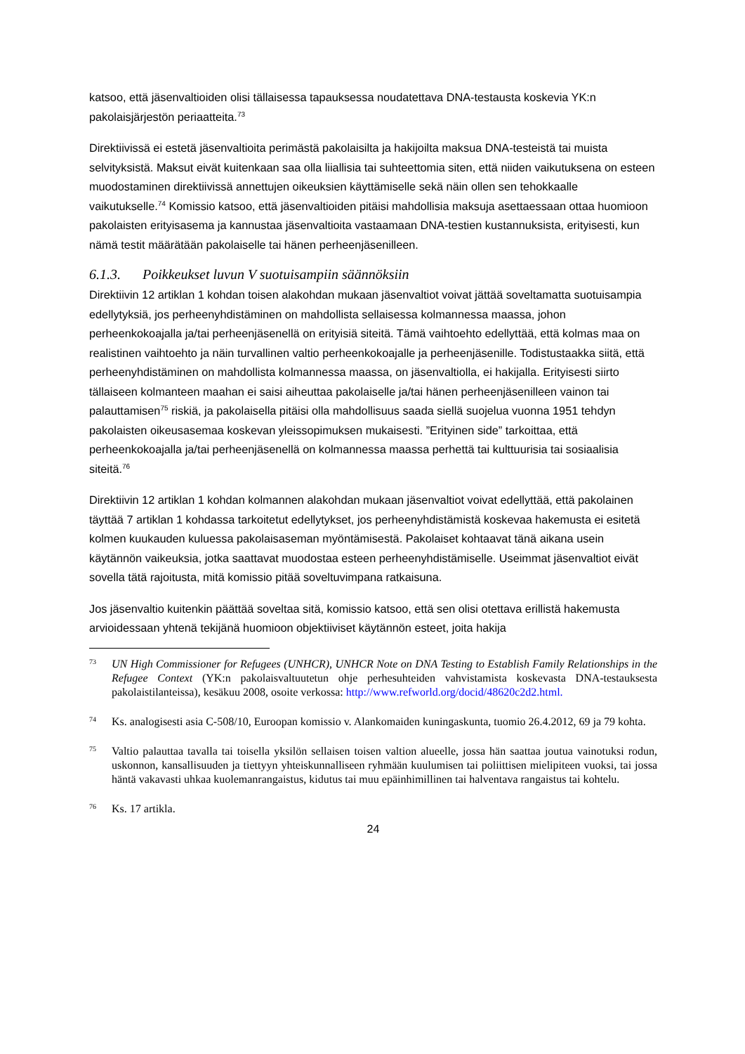katsoo, että jäsenvaltioiden olisi tällaisessa tapauksessa noudatettava DNA-testausta koskevia YK:n pakolaisjärjestön periaatteita.<sup>73</sup>
Direktiivissä ei estetä jäsenvaltioita perimästä pakolaisilta ja hakijoilta maksua DNA-testeistä tai muista selvityksistä. Maksut eivät kuitenkaan saa olla liiallisia tai suhteettomia siten, että niiden vaikutuksena on esteen muodostaminen direktiivissä annettujen oikeuksien käyttämiselle sekä näin ollen sen tehokkaalle vaikutukselle.<sup>74</sup> Komissio katsoo, että jäsenvaltioiden pitäisi mahdollisia maksuja asettaessaan ottaa huomioon pakolaisten erityisasema ja kannustaa jäsenvaltioita vastaamaan DNA-testien kustannuksista, erityisesti, kun nämä testit määrätään pakolaiselle tai hänen perheenjäsenilleen.
6.1.3. Poikkeukset luvun V suotuisampiin säännöksiin
Direktiivin 12 artiklan 1 kohdan toisen alakohdan mukaan jäsenvaltiot voivat jättää soveltamatta suotuisampia edellytyksiä, jos perheenyhdistäminen on mahdollista sellaisessa kolmannessa maassa, johon perheenkokoajalla ja/tai perheenjäsenellä on erityisiä siteitä. Tämä vaihtoehto edellyttää, että kolmas maa on realistinen vaihtoehto ja näin turvallinen valtio perheenkokoajalle ja perheenjäsenille. Todistustaakka siitä, että perheenyhdistäminen on mahdollista kolmannessa maassa, on jäsenvaltiolla, ei hakijalla. Erityisesti siirto tällaiseen kolmanteen maahan ei saisi aiheuttaa pakolaiselle ja/tai hänen perheenjäsenilleen vainon tai palauttamisen<sup>75</sup> riskiä, ja pakolaisella pitäisi olla mahdollisuus saada siellä suojelua vuonna 1951 tehdyn pakolaisten oikeusasemaa koskevan yleissopimuksen mukaisesti. ”Erityinen side” tarkoittaa, että perheenkokoajalla ja/tai perheenjäsenellä on kolmannessa maassa perhettä tai kulttuurisia tai sosiaalisia siteitä.<sup>76</sup>
Direktiivin 12 artiklan 1 kohdan kolmannen alakohdan mukaan jäsenvaltiot voivat edellyttää, että pakolainen täyttää 7 artiklan 1 kohdassa tarkoitetut edellytykset, jos perheenyhdistämistä koskevaa hakemusta ei esitetä kolmen kuukauden kuluessa pakolaisaseman myöntämisestä. Pakolaiset kohtaavat tänä aikana usein käytännön vaikeuksia, jotka saattavat muodostaa esteen perheenyhdistämiselle. Useimmat jäsenvaltiot eivät sovella tätä rajoitusta, mitä komissio pitää soveltuvimpana ratkaisuna.
Jos jäsenvaltio kuitenkin päättää soveltaa sitä, komissio katsoo, että sen olisi otettava erillistä hakemusta arvioidessaan yhtenä tekijänä huomioon objektiiviset käytännön esteet, joita hakija
73
UN High Commissioner for Refugees (UNHCR), UNHCR Note on DNA Testing to Establish Family Relationships in the Refugee Context (YK:n pakolaisvaltuutetun ohje perhesuhteiden vahvistamista koskevasta DNA-testauksesta pakolaistilanteissa), kesäkuu 2008, osoite verkossa: http://www.refworld.org/docid/48620c2d2.html.
74
Ks. analogisesti asia C-508/10, Euroopan komissio v. Alankomaiden kuningaskunta, tuomio 26.4.2012, 69 ja 79 kohta.
75
Valtio palauttaa tavalla tai toisella yksilön sellaisen toisen valtion alueelle, jossa hän saattaa joutua vainotuksi rodun, uskonnon, kansallisuuden ja tiettyyn yhteiskunnalliseen ryhmään kuulumisen tai poliittisen mielipiteen vuoksi, tai jossa häntä vakavasti uhkaa kuolemanrangaistus, kidutus tai muu epäinhimillinen tai halventava rangaistus tai kohtelu.
76
Ks. 17 artikla.
24